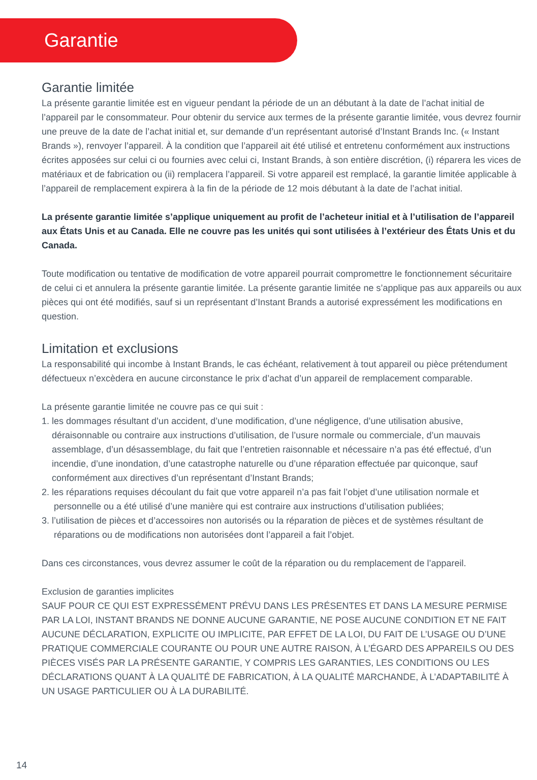Garantie
Garantie limitée
La présente garantie limitée est en vigueur pendant la période de un an débutant à la date de l’achat initial de l’appareil par le consommateur. Pour obtenir du service aux termes de la présente garantie limitée, vous devrez fournir une preuve de la date de l’achat initial et, sur demande d’un représentant autorisé d’Instant Brands Inc. (« Instant Brands »), renvoyer l’appareil. À la condition que l’appareil ait été utilisé et entretenu conformément aux instructions écrites apposées sur celui ci ou fournies avec celui ci, Instant Brands, à son entière discrétion, (i) réparera les vices de matériaux et de fabrication ou (ii) remplacera l’appareil. Si votre appareil est remplacé, la garantie limitée applicable à l’appareil de remplacement expirera à la fin de la période de 12 mois débutant à la date de l’achat initial.
La présente garantie limitée s’applique uniquement au profit de l’acheteur initial et à l’utilisation de l’appareil aux États Unis et au Canada. Elle ne couvre pas les unités qui sont utilisées à l’extérieur des États Unis et du Canada.
Toute modification ou tentative de modification de votre appareil pourrait compromettre le fonctionnement sécuritaire de celui ci et annulera la présente garantie limitée. La présente garantie limitée ne s’applique pas aux appareils ou aux pièces qui ont été modifiés, sauf si un représentant d’Instant Brands a autorisé expressément les modifications en question.
Limitation et exclusions
La responsabilité qui incombe à Instant Brands, le cas échéant, relativement à tout appareil ou pièce prétendument défectueux n’excèdera en aucune circonstance le prix d’achat d’un appareil de remplacement comparable.
La présente garantie limitée ne couvre pas ce qui suit :
1. les dommages résultant d’un accident, d’une modification, d’une négligence, d’une utilisation abusive, déraisonnable ou contraire aux instructions d’utilisation, de l’usure normale ou commerciale, d’un mauvais assemblage, d’un désassemblage, du fait que l’entretien raisonnable et nécessaire n’a pas été effectué, d’un incendie, d’une inondation, d’une catastrophe naturelle ou d’une réparation effectuée par quiconque, sauf conformément aux directives d’un représentant d’Instant Brands;
2. les réparations requises découlant du fait que votre appareil n’a pas fait l’objet d’une utilisation normale et personnelle ou a été utilisé d’une manière qui est contraire aux instructions d’utilisation publiées;
3. l’utilisation de pièces et d’accessoires non autorisés ou la réparation de pièces et de systèmes résultant de réparations ou de modifications non autorisées dont l’appareil a fait l’objet.
Dans ces circonstances, vous devrez assumer le coût de la réparation ou du remplacement de l’appareil.
Exclusion de garanties implicites
SAUF POUR CE QUI EST EXPRESSÉMENT PRÉVU DANS LES PRÉSENTES ET DANS LA MESURE PERMISE PAR LA LOI, INSTANT BRANDS NE DONNE AUCUNE GARANTIE, NE POSE AUCUNE CONDITION ET NE FAIT AUCUNE DÉCLARATION, EXPLICITE OU IMPLICITE, PAR EFFET DE LA LOI, DU FAIT DE L’USAGE OU D’UNE PRATIQUE COMMERCIALE COURANTE OU POUR UNE AUTRE RAISON, À L’ÉGARD DES APPAREILS OU DES PIÈCES VISÉS PAR LA PRÉSENTE GARANTIE, Y COMPRIS LES GARANTIES, LES CONDITIONS OU LES DÉCLARATIONS QUANT À LA QUALITÉ DE FABRICATION, À LA QUALITÉ MARCHANDE, À L’ADAPTABILITÉ À UN USAGE PARTICULIER OU À LA DURABILITÉ.
14